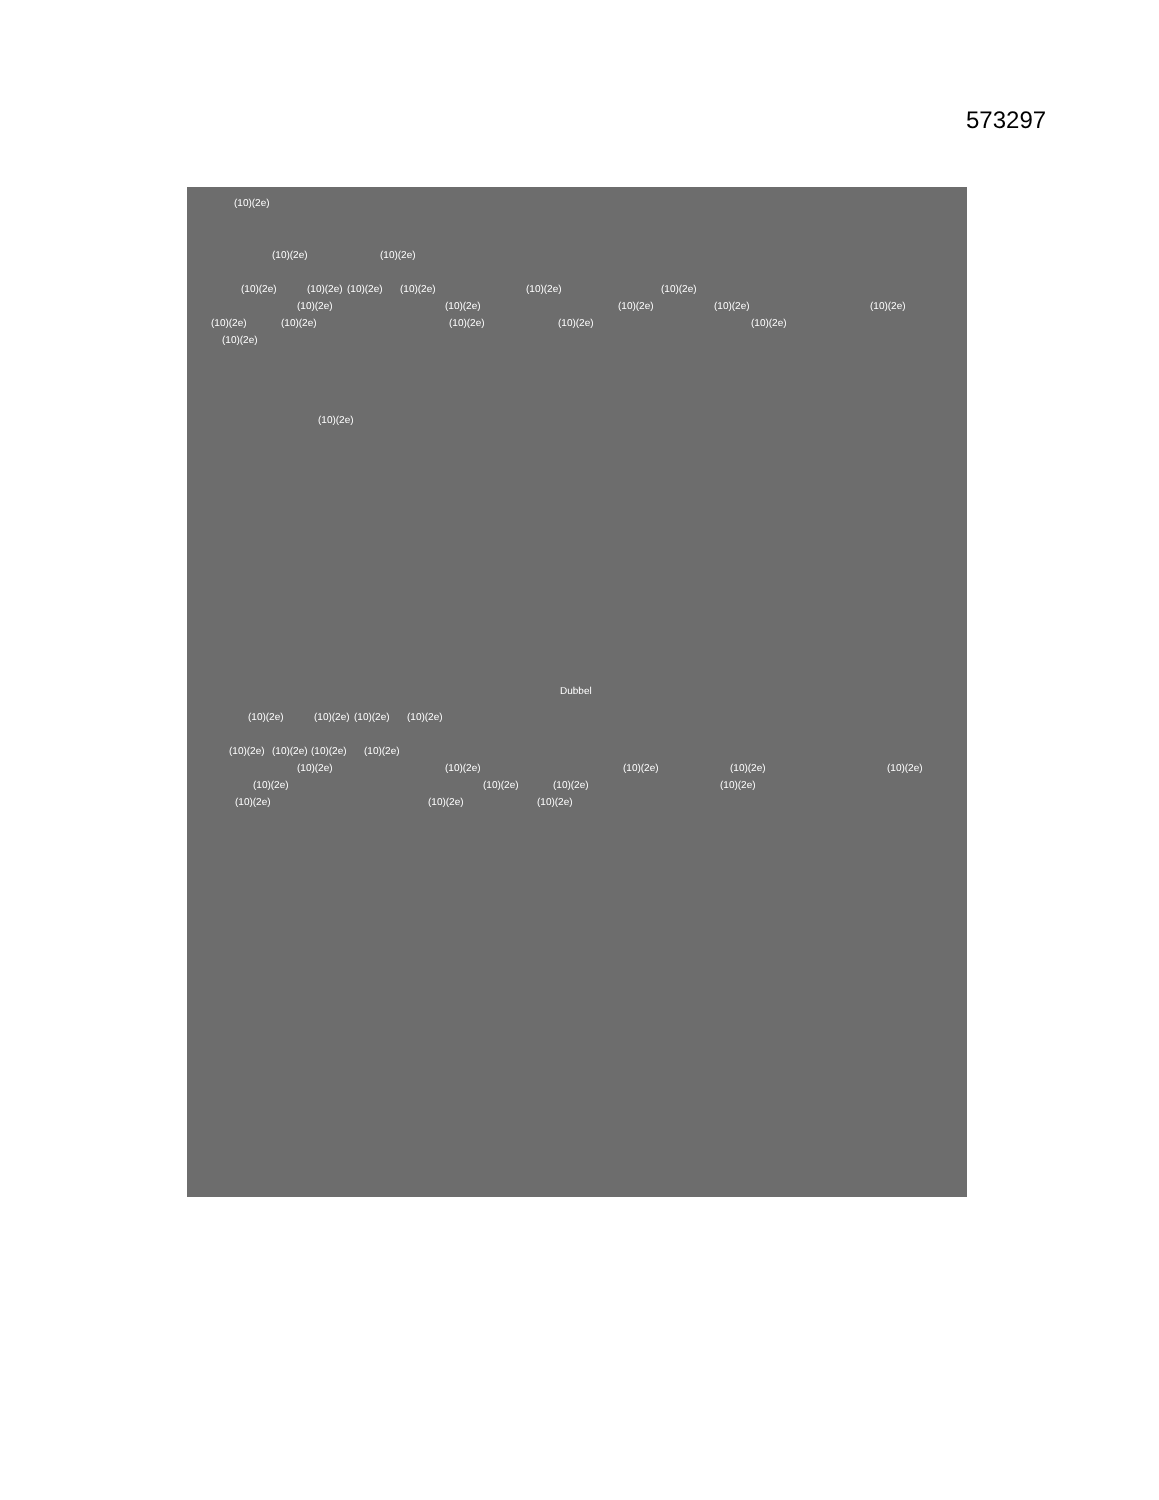573297
(10)(2e) (10)(2e) (10)(2e)
(10)(2e) (10)(2e) (10)(2e) (10)(2e) (10)(2e) (10)(2e)
(10)(2e) (10)(2e) (10)(2e) (10)(2e) (10)(2e)
(10)(2e) (10)(2e) (10)(2e) (10)(2e) (10)(2e)
(10)(2e) (10)(2e) Dubbel
(10)(2e) (10)(2e) (10)(2e) (10)(2e)
(10)(2e) (10)(2e) (10)(2e) (10)(2e)
(10)(2e) (10)(2e) (10)(2e) (10)(2e) (10)(2e)
(10)(2e) (10)(2e) (10)(2e) (10)(2e)
(10)(2e) (10)(2e) (10)(2e)